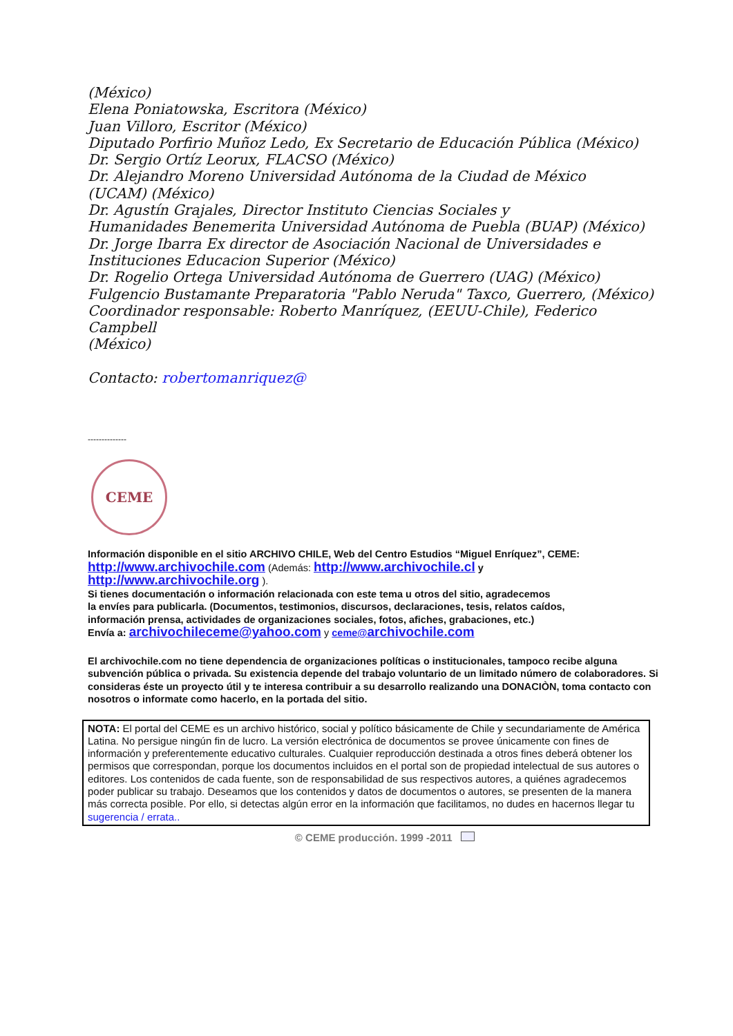(México)
Elena Poniatowska, Escritora (México)
Juan Villoro, Escritor (México)
Diputado Porfirio Muñoz Ledo, Ex Secretario de Educación Pública (México)
Dr. Sergio Ortíz Leorux, FLACSO (México)
Dr. Alejandro Moreno Universidad Autónoma de la Ciudad de México
(UCAM) (México)
Dr. Agustín Grajales, Director Instituto Ciencias Sociales y
Humanidades Benemerita Universidad Autónoma de Puebla (BUAP) (México)
Dr. Jorge Ibarra Ex director de Asociación Nacional de Universidades e
Instituciones Educacion Superior (México)
Dr. Rogelio Ortega Universidad Autónoma de Guerrero (UAG) (México)
Fulgencio Bustamante Preparatoria "Pablo Neruda" Taxco, Guerrero, (México)
Coordinador responsable: Roberto Manríquez, (EEUU-Chile), Federico Campbell
(México)
Contacto: robertomanriquez@
--------------
CEME
Información disponible en el sitio ARCHIVO CHILE, Web del Centro Estudios “Miguel Enríquez”, CEME:
http://www.archivochile.com (Además: http://www.archivochile.cl y http://www.archivochile.org ).
Si tienes documentación o información relacionada con este tema u otros del sitio, agradecemos
la envíes para publicarla. (Documentos, testimonios, discursos, declaraciones, tesis, relatos caídos,
información prensa, actividades de organizaciones sociales, fotos, afiches, grabaciones, etc.)
Envía a: archivochileceme@yahoo.com y ceme@archivochile.com
El archivochile.com no tiene dependencia de organizaciones políticas o institucionales, tampoco recibe alguna subvención pública o privada. Su existencia depende del trabajo voluntario de un limitado número de colaboradores. Si consideras éste un proyecto útil y te interesa contribuir a su desarrollo realizando una DONACIÒN, toma contacto con nosotros o informate como hacerlo, en la portada del sitio.
NOTA: El portal del CEME es un archivo histórico, social y político básicamente de Chile y secundariamente de América Latina. No persigue ningún fin de lucro. La versión electrónica de documentos se provee únicamente con fines de información y preferentemente educativo culturales. Cualquier reproducción destinada a otros fines deberá obtener los permisos que correspondan, porque los documentos incluidos en el portal son de propiedad intelectual de sus autores o editores. Los contenidos de cada fuente, son de responsabilidad de sus respectivos autores, a quiénes agradecemos poder publicar su trabajo. Deseamos que los contenidos y datos de documentos o autores, se presenten de la manera más correcta posible. Por ello, si detectas algún error en la información que facilitamos, no dudes en hacernos llegar tu sugerencia / errata..
© CEME producción. 1999 -2011